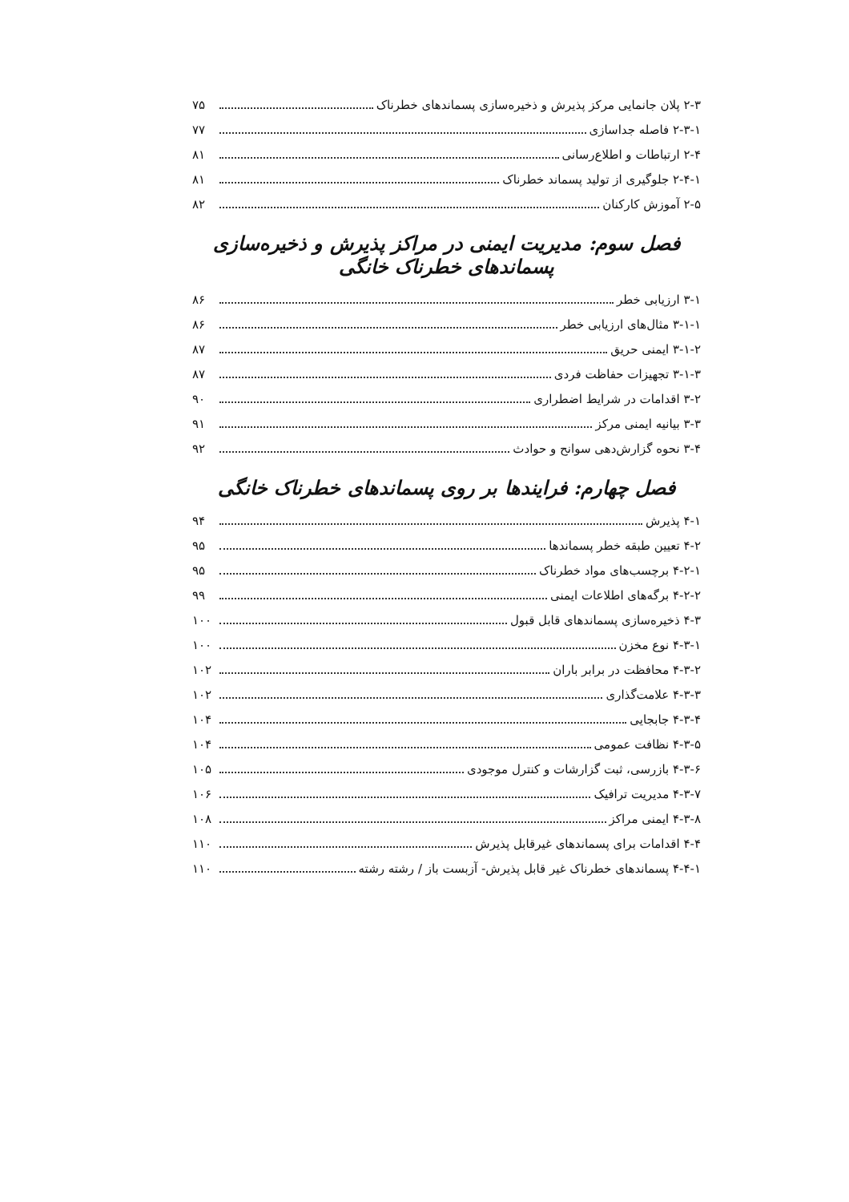۲-۳ پلان جانمایی مرکز پذیرش و ذخیره‌سازی پسماندهای خطرناک ۷۵
۲-۳-۱ فاصله جداسازی ۷۷
۲-۴ ارتباطات و اطلاع‌رسانی ۸۱
۲-۴-۱ جلوگیری از تولید پسماند خطرناک ۸۱
۲-۵ آموزش کارکنان ۸۲
فصل سوم: مدیریت ایمنی در مراکز پذیرش و ذخیره‌سازی پسماندهای خطرناک خانگی
۳-۱ ارزیابی خطر ۸۶
۳-۱-۱ مثال‌های ارزیابی خطر ۸۶
۳-۱-۲ ایمنی حریق ۸۷
۳-۱-۳ تجهیزات حفاظت فردی ۸۷
۳-۲ اقدامات در شرایط اضطراری ۹۰
۳-۳ بیانیه ایمنی مرکز ۹۱
۳-۴ نحوه گزارش‌دهی سوانح و حوادث ۹۲
فصل چهارم: فرایندها بر روی پسماندهای خطرناک خانگی
۴-۱ پذیرش ۹۴
۴-۲ تعیین طبقه خطر پسماندها ۹۵
۴-۲-۱ برچسب‌های مواد خطرناک ۹۵
۴-۲-۲ برگه‌های اطلاعات ایمنی ۹۹
۴-۳ ذخیره‌سازی پسماندهای قابل قبول ۱۰۰
۴-۳-۱ نوع مخزن ۱۰۰
۴-۳-۲ محافظت در برابر باران ۱۰۲
۴-۳-۳ علامت‌گذاری ۱۰۲
۴-۳-۴ جابجایی ۱۰۴
۴-۳-۵ نظافت عمومی ۱۰۴
۴-۳-۶ بازرسی، ثبت گزارشات و کنترل موجودی ۱۰۵
۴-۳-۷ مدیریت ترافیک ۱۰۶
۴-۳-۸ ایمنی مراکز ۱۰۸
۴-۴ اقدامات برای پسماندهای غیرقابل پذیرش ۱۱۰
۴-۴-۱ پسماندهای خطرناک غیر قابل پذیرش- آزبست باز / رشته رشته ۱۱۰